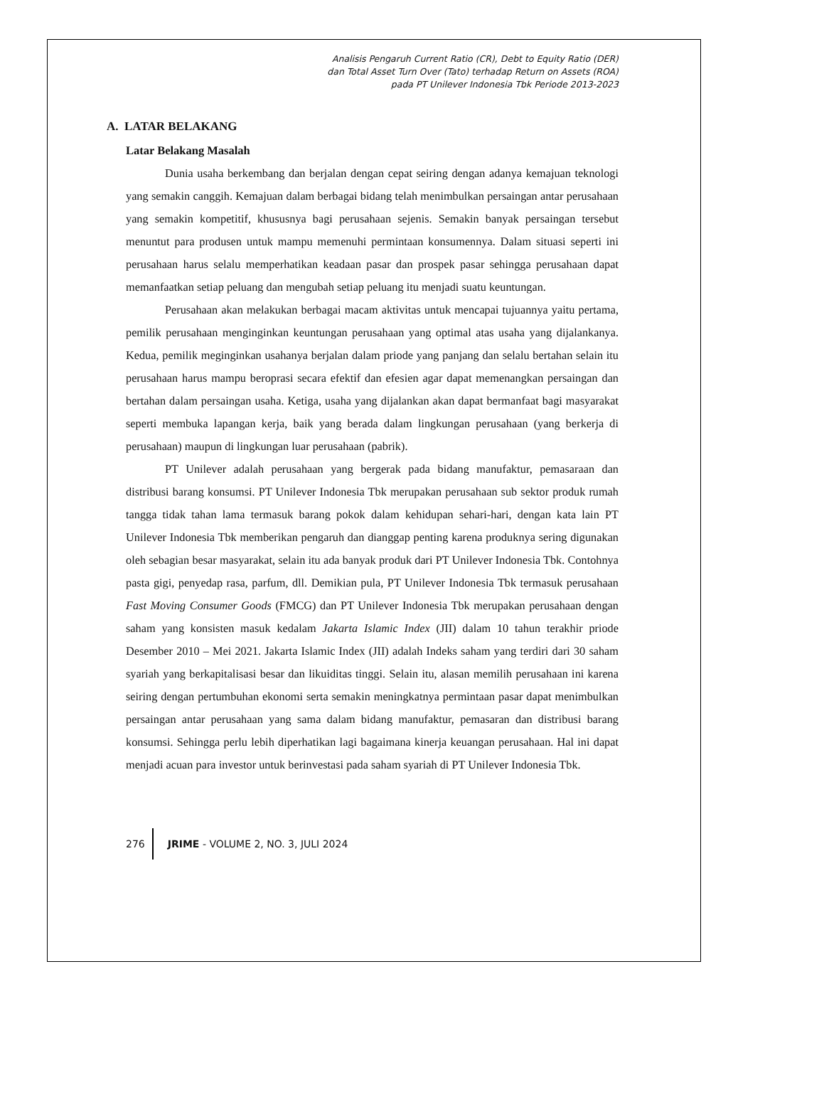Analisis Pengaruh Current Ratio (CR), Debt to Equity Ratio (DER)
dan Total Asset Turn Over (Tato) terhadap Return on Assets (ROA)
pada PT Unilever Indonesia Tbk Periode 2013-2023
A. LATAR BELAKANG
Latar Belakang Masalah
Dunia usaha berkembang dan berjalan dengan cepat seiring dengan adanya kemajuan teknologi yang semakin canggih. Kemajuan dalam berbagai bidang telah menimbulkan persaingan antar perusahaan yang semakin kompetitif, khususnya bagi perusahaan sejenis. Semakin banyak persaingan tersebut menuntut para produsen untuk mampu memenuhi permintaan konsumennya. Dalam situasi seperti ini perusahaan harus selalu memperhatikan keadaan pasar dan prospek pasar sehingga perusahaan dapat memanfaatkan setiap peluang dan mengubah setiap peluang itu menjadi suatu keuntungan.
Perusahaan akan melakukan berbagai macam aktivitas untuk mencapai tujuannya yaitu pertama, pemilik perusahaan menginginkan keuntungan perusahaan yang optimal atas usaha yang dijalankanya. Kedua, pemilik meginginkan usahanya berjalan dalam priode yang panjang dan selalu bertahan selain itu perusahaan harus mampu beroprasi secara efektif dan efesien agar dapat memenangkan persaingan dan bertahan dalam persaingan usaha. Ketiga, usaha yang dijalankan akan dapat bermanfaat bagi masyarakat seperti membuka lapangan kerja, baik yang berada dalam lingkungan perusahaan (yang berkerja di perusahaan) maupun di lingkungan luar perusahaan (pabrik).
PT Unilever adalah perusahaan yang bergerak pada bidang manufaktur, pemasaraan dan distribusi barang konsumsi. PT Unilever Indonesia Tbk merupakan perusahaan sub sektor produk rumah tangga tidak tahan lama termasuk barang pokok dalam kehidupan sehari-hari, dengan kata lain PT Unilever Indonesia Tbk memberikan pengaruh dan dianggap penting karena produknya sering digunakan oleh sebagian besar masyarakat, selain itu ada banyak produk dari PT Unilever Indonesia Tbk. Contohnya pasta gigi, penyedap rasa, parfum, dll. Demikian pula, PT Unilever Indonesia Tbk termasuk perusahaan Fast Moving Consumer Goods (FMCG) dan PT Unilever Indonesia Tbk merupakan perusahaan dengan saham yang konsisten masuk kedalam Jakarta Islamic Index (JII) dalam 10 tahun terakhir priode Desember 2010 – Mei 2021. Jakarta Islamic Index (JII) adalah Indeks saham yang terdiri dari 30 saham syariah yang berkapitalisasi besar dan likuiditas tinggi. Selain itu, alasan memilih perusahaan ini karena seiring dengan pertumbuhan ekonomi serta semakin meningkatnya permintaan pasar dapat menimbulkan persaingan antar perusahaan yang sama dalam bidang manufaktur, pemasaran dan distribusi barang konsumsi. Sehingga perlu lebih diperhatikan lagi bagaimana kinerja keuangan perusahaan. Hal ini dapat menjadi acuan para investor untuk berinvestasi pada saham syariah di PT Unilever Indonesia Tbk.
276 JRIME - VOLUME 2, NO. 3, JULI 2024